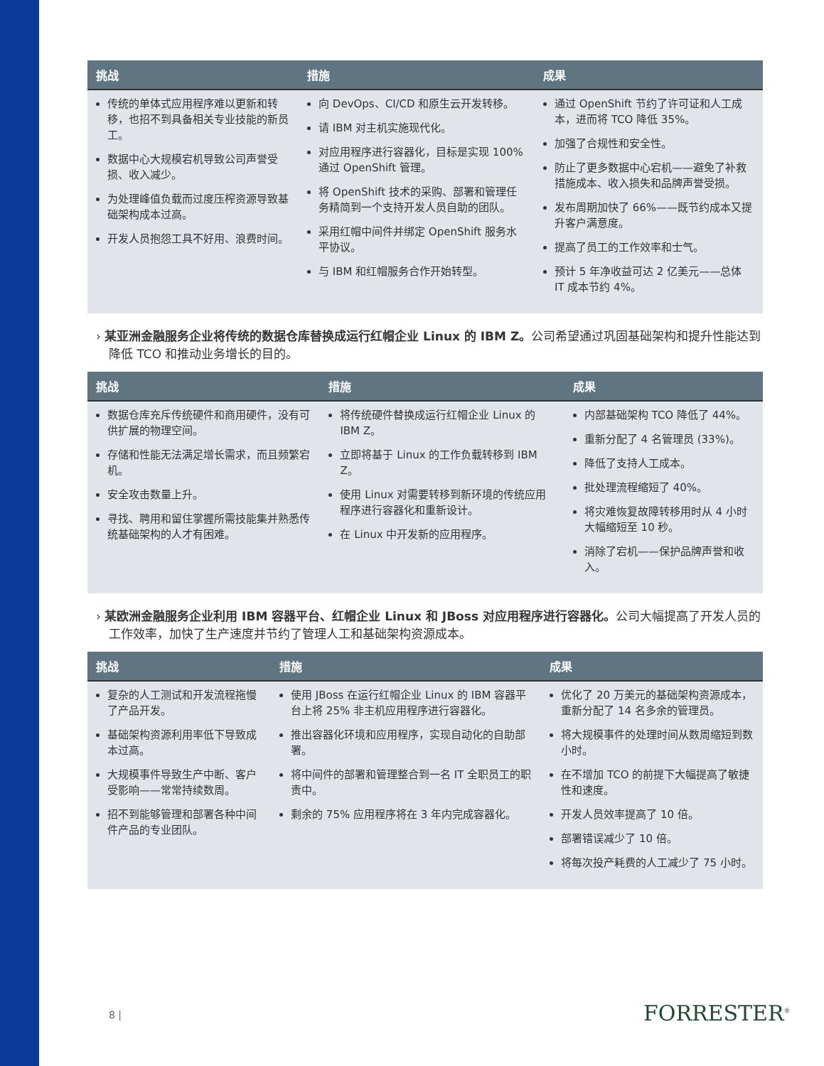| 挑战 | 措施 | 成果 |
| --- | --- | --- |
| 传统的单体式应用程序难以更新和转移，也招不到具备相关专业技能的新员工。 数据中心大规模宕机导致公司声誉受损、收入减少。 为处理峰值负载而过度压榨资源导致基础架构成本过高。 开发人员抱怨工具不好用、浪费时间。 | 向 DevOps、CI/CD 和原生云开发转移。 请 IBM 对主机实施现代化。 对应用程序进行容器化，目标是实现 100% 通过 OpenShift 管理。 将 OpenShift 技术的采购、部署和管理任务精简到一个支持开发人员自助的团队。 采用红帽中间件并绑定 OpenShift 服务水平协议。 与 IBM 和红帽服务合作开始转型。 | 通过 OpenShift 节约了许可证和人工成本，进而将 TCO 降低 35%。 加强了合规性和安全性。 防止了更多数据中心宕机——避免了补救措施成本、收入损失和品牌声誉受损。 发布周期加快了 66%——既节约成本又提升客户满意度。 提高了员工的工作效率和士气。 预计 5 年净收益可达 2 亿美元——总体 IT 成本节约 4%。 |
› 某亚洲金融服务企业将传统的数据仓库替换成运行红帽企业 Linux 的 IBM Z。公司希望通过巩固基础架构和提升性能达到降低 TCO 和推动业务增长的目的。
| 挑战 | 措施 | 成果 |
| --- | --- | --- |
| 数据仓库充斥传统硬件和商用硬件，没有可供扩展的物理空间。 存储和性能无法满足增长需求，而且频繁宕机。 安全攻击数量上升。 寻找、聘用和留住掌握所需技能集并熟悉传统基础架构的人才有困难。 | 将传统硬件替换成运行红帽企业 Linux 的 IBM Z。 立即将基于 Linux 的工作负载转移到 IBM Z。 使用 Linux 对需要转移到新环境的传统应用程序进行容器化和重新设计。 在 Linux 中开发新的应用程序。 | 内部基础架构 TCO 降低了 44%。 重新分配了 4 名管理员 (33%)。 降低了支持人工成本。 批处理流程缩短了 40%。 将灾难恢复故障转移用时从 4 小时大幅缩短至 10 秒。 消除了宕机——保护品牌声誉和收入。 |
› 某欧洲金融服务企业利用 IBM 容器平台、红帽企业 Linux 和 JBoss 对应用程序进行容器化。公司大幅提高了开发人员的工作效率，加快了生产速度并节约了管理人工和基础架构资源成本。
| 挑战 | 措施 | 成果 |
| --- | --- | --- |
| 复杂的人工测试和开发流程拖慢了产品开发。 基础架构资源利用率低下导致成本过高。 大规模事件导致生产中断、客户受影响——常常持续数周。 招不到能够管理和部署各种中间件产品的专业团队。 | 使用 JBoss 在运行红帽企业 Linux 的 IBM 容器平台上将 25% 非主机应用程序进行容器化。 推出容器化环境和应用程序，实现自动化的自助部署。 将中间件的部署和管理整合到一名 IT 全职员工的职责中。 剩余的 75% 应用程序将在 3 年内完成容器化。 | 优化了 20 万美元的基础架构资源成本，重新分配了 14 名多余的管理员。 将大规模事件的处理时间从数周缩短到数小时。 在不增加 TCO 的前提下大幅提高了敏捷性和速度。 开发人员效率提高了 10 倍。 部署错误减少了 10 倍。 将每次投产耗费的人工减少了 75 小时。 |
8 | FORRESTER<sup>®</sup>